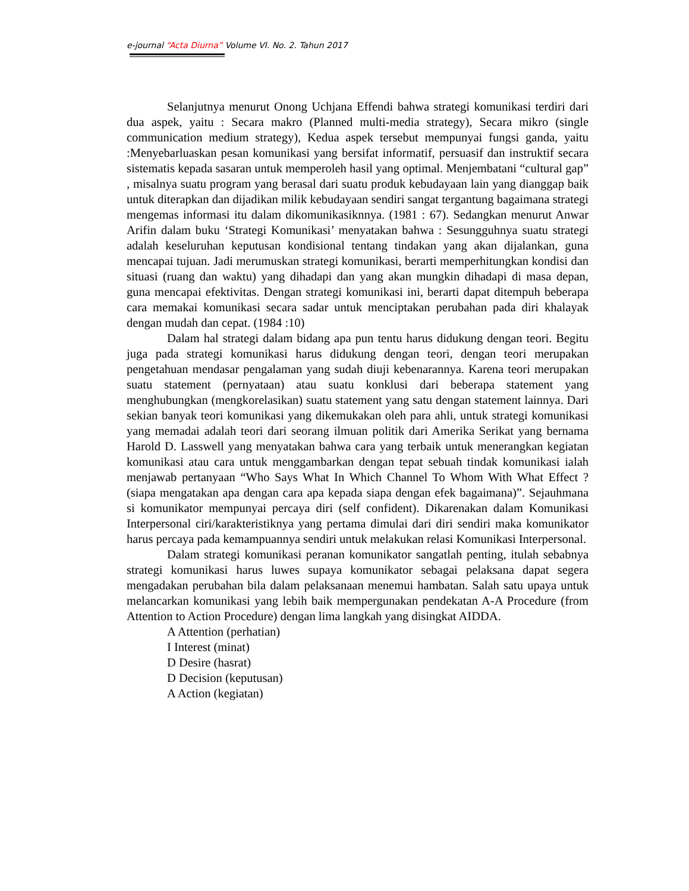e-journal “Acta Diurna” Volume VI. No. 2. Tahun 2017
Selanjutnya menurut Onong Uchjana Effendi bahwa strategi komunikasi terdiri dari dua aspek, yaitu : Secara makro (Planned multi-media strategy), Secara mikro (single communication medium strategy), Kedua aspek tersebut mempunyai fungsi ganda, yaitu :Menyebarluaskan pesan komunikasi yang bersifat informatif, persuasif dan instruktif secara sistematis kepada sasaran untuk memperoleh hasil yang optimal. Menjembatani “cultural gap” , misalnya suatu program yang berasal dari suatu produk kebudayaan lain yang dianggap baik untuk diterapkan dan dijadikan milik kebudayaan sendiri sangat tergantung bagaimana strategi mengemas informasi itu dalam dikomunikasiknnya. (1981 : 67). Sedangkan menurut Anwar Arifin dalam buku ‘Strategi Komunikasi’ menyatakan bahwa : Sesungguhnya suatu strategi adalah keseluruhan keputusan kondisional tentang tindakan yang akan dijalankan, guna mencapai tujuan. Jadi merumuskan strategi komunikasi, berarti memperhitungkan kondisi dan situasi (ruang dan waktu) yang dihadapi dan yang akan mungkin dihadapi di masa depan, guna mencapai efektivitas. Dengan strategi komunikasi ini, berarti dapat ditempuh beberapa cara memakai komunikasi secara sadar untuk menciptakan perubahan pada diri khalayak dengan mudah dan cepat. (1984 :10)
Dalam hal strategi dalam bidang apa pun tentu harus didukung dengan teori. Begitu juga pada strategi komunikasi harus didukung dengan teori, dengan teori merupakan pengetahuan mendasar pengalaman yang sudah diuji kebenarannya. Karena teori merupakan suatu statement (pernyataan) atau suatu konklusi dari beberapa statement yang menghubungkan (mengkorelasikan) suatu statement yang satu dengan statement lainnya. Dari sekian banyak teori komunikasi yang dikemukakan oleh para ahli, untuk strategi komunikasi yang memadai adalah teori dari seorang ilmuan politik dari Amerika Serikat yang bernama Harold D. Lasswell yang menyatakan bahwa cara yang terbaik untuk menerangkan kegiatan komunikasi atau cara untuk menggambarkan dengan tepat sebuah tindak komunikasi ialah menjawab pertanyaan “Who Says What In Which Channel To Whom With What Effect ? (siapa mengatakan apa dengan cara apa kepada siapa dengan efek bagaimana)”. Sejauhmana si komunikator mempunyai percaya diri (self confident). Dikarenakan dalam Komunikasi Interpersonal ciri/karakteristiknya yang pertama dimulai dari diri sendiri maka komunikator harus percaya pada kemampuannya sendiri untuk melakukan relasi Komunikasi Interpersonal.
Dalam strategi komunikasi peranan komunikator sangatlah penting, itulah sebabnya strategi komunikasi harus luwes supaya komunikator sebagai pelaksana dapat segera mengadakan perubahan bila dalam pelaksanaan menemui hambatan. Salah satu upaya untuk melancarkan komunikasi yang lebih baik mempergunakan pendekatan A-A Procedure (from Attention to Action Procedure) dengan lima langkah yang disingkat AIDDA.
A Attention (perhatian)
I Interest (minat)
D Desire (hasrat)
D Decision (keputusan)
A Action (kegiatan)